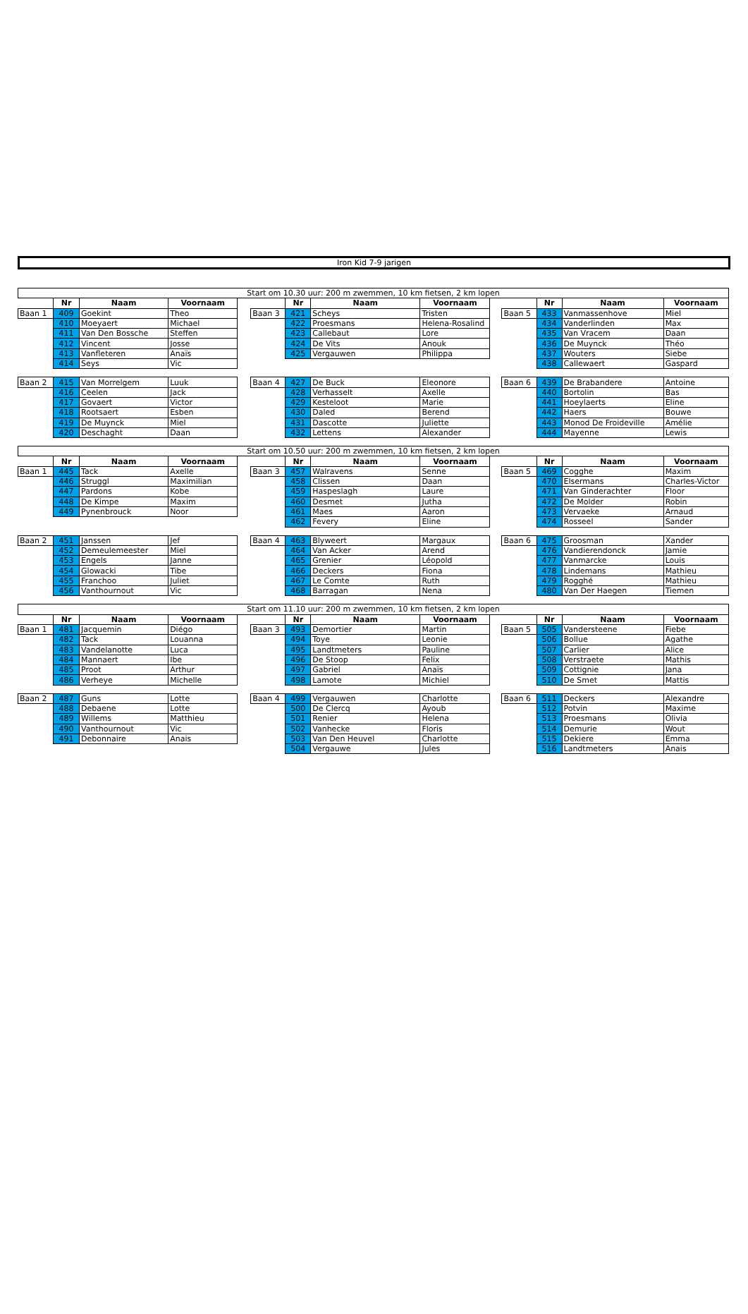Iron Kid 7-9 jarigen
| Start om 10.30 uur: 200 m zwemmen, 10 km fietsen, 2 km lopen | | | | | | | | | | | | | |
| --- | --- | --- | --- | --- | --- | --- | --- | --- | --- | --- | --- | --- | --- |
| | Nr | Naam | Voornaam | | | Nr | Naam | Voornaam | | | Nr | Naam | Voornaam |
| Baan 1 | 409 | Goekint | Theo | | Baan 3 | 421 | Scheys | Tristen | | Baan 5 | 433 | Vanmassenhove | Miel |
| | 410 | Moeyaert | Michael | | | 422 | Proesmans | Helena-Rosalind | | | 434 | Vanderlinden | Max |
| | 411 | Van Den Bossche | Steffen | | | 423 | Callebaut | Lore | | | 435 | Van Vracem | Daan |
| | 412 | Vincent | Josse | | | 424 | De Vits | Anouk | | | 436 | De Muynck | Théo |
| | 413 | Vanfleteren | Anaïs | | | 425 | Vergauwen | Philippa | | | 437 | Wouters | Siebe |
| | 414 | Seys | Vic | | | | | | | | 438 | Callewaert | Gaspard |
| Baan 2 | 415 | Van Morrelgem | Luuk | | Baan 4 | 427 | De Buck | Eleonore | | Baan 6 | 439 | De Brabandere | Antoine |
| | 416 | Ceelen | Jack | | | 428 | Verhasselt | Axelle | | | 440 | Bortolin | Bas |
| | 417 | Govaert | Victor | | | 429 | Kesteloot | Marie | | | 441 | Hoeylaerts | Eline |
| | 418 | Rootsaert | Esben | | | 430 | Daled | Berend | | | 442 | Haers | Bouwe |
| | 419 | De Muynck | Miel | | | 431 | Dascotte | Juliette | | | 443 | Monod De Froideville | Amélie |
| | 420 | Deschaght | Daan | | | 432 | Lettens | Alexander | | | 444 | Mayenne | Lewis |
| Start om 10.50 uur: 200 m zwemmen, 10 km fietsen, 2 km lopen | | | | | | | | | | | | | |
| | Nr | Naam | Voornaam | | | Nr | Naam | Voornaam | | | Nr | Naam | Voornaam |
| Baan 1 | 445 | Tack | Axelle | | Baan 3 | 457 | Walravens | Senne | | Baan 5 | 469 | Cogghe | Maxim |
| | 446 | Struggl | Maximilian | | | 458 | Clissen | Daan | | | 470 | Elsermans | Charles-Victor |
| | 447 | Pardons | Kobe | | | 459 | Haspeslagh | Laure | | | 471 | Van Ginderachter | Floor |
| | 448 | De Kimpe | Maxim | | | 460 | Desmet | Jutha | | | 472 | De Molder | Robin |
| | 449 | Pynenbrouck | Noor | | | 461 | Maes | Aaron | | | 473 | Vervaeke | Arnaud |
| | | | | | | 462 | Fevery | Eline | | | 474 | Rosseel | Sander |
| Baan 2 | 451 | Janssen | Jef | | Baan 4 | 463 | Blyweert | Margaux | | Baan 6 | 475 | Groosman | Xander |
| | 452 | Demeulemeester | Miel | | | 464 | Van Acker | Arend | | | 476 | Vandierendonck | Jamie |
| | 453 | Engels | Janne | | | 465 | Grenier | Léopold | | | 477 | Vanmarcke | Louis |
| | 454 | Glowacki | Tibe | | | 466 | Deckers | Fiona | | | 478 | Lindemans | Mathieu |
| | 455 | Franchoo | Juliet | | | 467 | Le Comte | Ruth | | | 479 | Rogghé | Mathieu |
| | 456 | Vanthournout | Vic | | | 468 | Barragan | Nena | | | 480 | Van Der Haegen | Tiemen |
| Start om 11.10 uur: 200 m zwemmen, 10 km fietsen, 2 km lopen | | | | | | | | | | | | | |
| | Nr | Naam | Voornaam | | | Nr | Naam | Voornaam | | | Nr | Naam | Voornaam |
| Baan 1 | 481 | Jacquemin | Diégo | | Baan 3 | 493 | Demortier | Martin | | Baan 5 | 505 | Vandersteene | Fiebe |
| | 482 | Tack | Louanna | | | 494 | Toye | Leonie | | | 506 | Bollue | Agathe |
| | 483 | Vandelanotte | Luca | | | 495 | Landtmeters | Pauline | | | 507 | Carlier | Alice |
| | 484 | Mannaert | Ibe | | | 496 | De Stoop | Felix | | | 508 | Verstraete | Mathis |
| | 485 | Proot | Arthur | | | 497 | Gabriel | Anaïs | | | 509 | Cottignie | Jana |
| | 486 | Verheye | Michelle | | | 498 | Lamote | Michiel | | | 510 | De Smet | Mattis |
| Baan 2 | 487 | Guns | Lotte | | Baan 4 | 499 | Vergauwen | Charlotte | | Baan 6 | 511 | Deckers | Alexandre |
| | 488 | Debaene | Lotte | | | 500 | De Clercq | Ayoub | | | 512 | Potvin | Maxime |
| | 489 | Willems | Matthieu | | | 501 | Renier | Helena | | | 513 | Proesmans | Olivia |
| | 490 | Vanthournout | Vic | | | 502 | Vanhecke | Floris | | | 514 | Demurie | Wout |
| | 491 | Debonnaire | Anais | | | 503 | Van Den Heuvel | Charlotte | | | 515 | Dekiere | Emma |
| | | | | | | 504 | Vergauwe | Jules | | | 516 | Landtmeters | Anais |